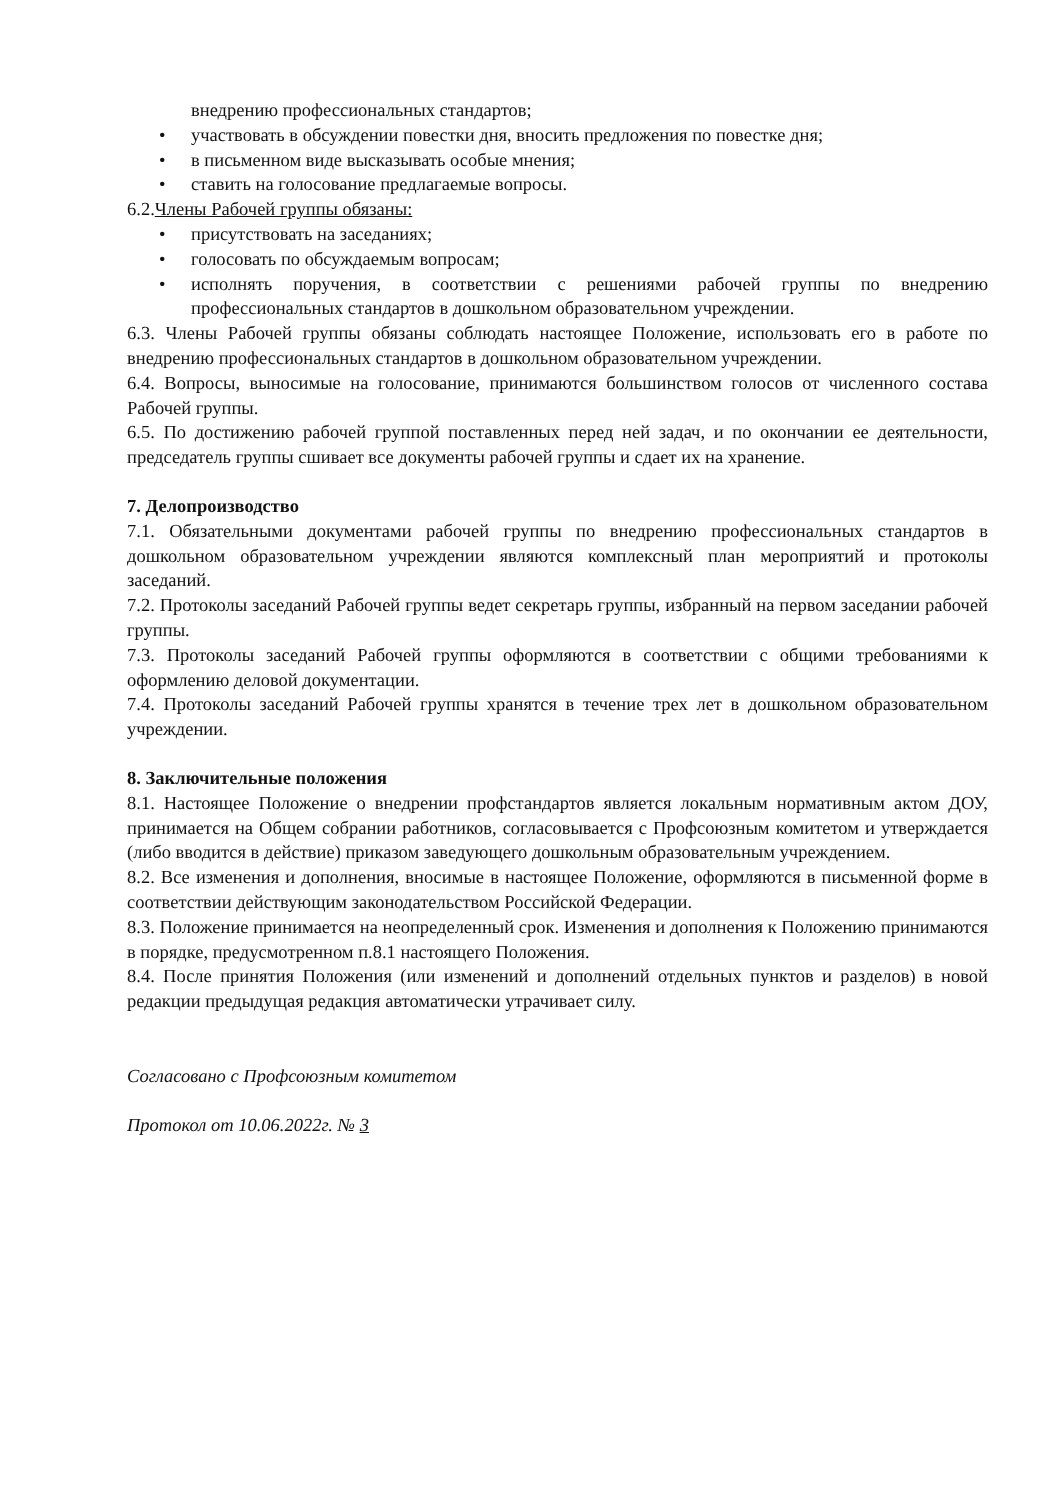внедрению профессиональных стандартов;
• участвовать в обсуждении повестки дня, вносить предложения по повестке дня;
• в письменном виде высказывать особые мнения;
• ставить на голосование предлагаемые вопросы.
6.2.Члены Рабочей группы обязаны:
• присутствовать на заседаниях;
• голосовать по обсуждаемым вопросам;
• исполнять поручения, в соответствии с решениями рабочей группы по внедрению профессиональных стандартов в дошкольном образовательном учреждении.
6.3. Члены Рабочей группы обязаны соблюдать настоящее Положение, использовать его в работе по внедрению профессиональных стандартов в дошкольном образовательном учреждении.
6.4. Вопросы, выносимые на голосование, принимаются большинством голосов от численного состава Рабочей группы.
6.5. По достижению рабочей группой поставленных перед ней задач, и по окончании ее деятельности, председатель группы сшивает все документы рабочей группы и сдает их на хранение.
7. Делопроизводство
7.1. Обязательными документами рабочей группы по внедрению профессиональных стандартов в дошкольном образовательном учреждении являются комплексный план мероприятий и протоколы заседаний.
7.2. Протоколы заседаний Рабочей группы ведет секретарь группы, избранный на первом заседании рабочей группы.
7.3. Протоколы заседаний Рабочей группы оформляются в соответствии с общими требованиями к оформлению деловой документации.
7.4. Протоколы заседаний Рабочей группы хранятся в течение трех лет в дошкольном образовательном учреждении.
8. Заключительные положения
8.1. Настоящее Положение о внедрении профстандартов является локальным нормативным актом ДОУ, принимается на Общем собрании работников, согласовывается с Профсоюзным комитетом и утверждается (либо вводится в действие) приказом заведующего дошкольным образовательным учреждением.
8.2. Все изменения и дополнения, вносимые в настоящее Положение, оформляются в письменной форме в соответствии действующим законодательством Российской Федерации.
8.3. Положение принимается на неопределенный срок. Изменения и дополнения к Положению принимаются в порядке, предусмотренном п.8.1 настоящего Положения.
8.4. После принятия Положения (или изменений и дополнений отдельных пунктов и разделов) в новой редакции предыдущая редакция автоматически утрачивает силу.
Согласовано с Профсоюзным комитетом
Протокол от 10.06.2022г. № 3